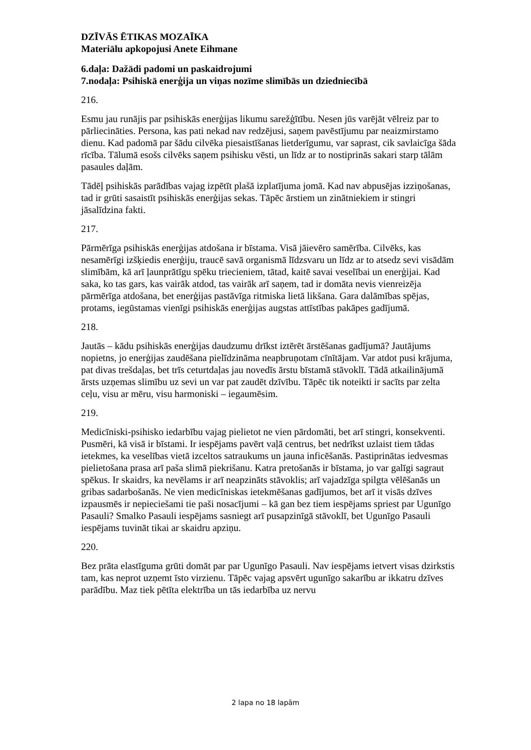DZĪVĀS ĒTIKAS MOZAĪKA
Materiālu apkopojusi Anete Eihmane
6.daļa: Dažādi padomi un paskaidrojumi
7.nodaļa: Psihiskā enerģija un viņas nozīme slimībās un dziedniecībā
216.
Esmu jau runājis par psihiskās enerģijas likumu sarežģītību. Nesen jūs varējāt vēlreiz par to pārliecināties. Persona, kas pati nekad nav redzējusi, saņem pavēstījumu par neaizmirstamo dienu. Kad padomā par šādu cilvēka piesaistīšanas lietderīgumu, var saprast, cik savlaicīga šāda rīcība. Tālumā esošs cilvēks saņem psihisku vēsti, un līdz ar to nostiprinās sakari starp tālām pasaules daļām.
Tādēļ psihiskās parādības vajag izpētīt plašā izplatījuma jomā. Kad nav abpusējas izziņošanas, tad ir grūti sasaistīt psihiskās enerģijas sekas. Tāpēc ārstiem un zinātniekiem ir stingri jāsalīdzina fakti.
217.
Pārmērīga psihiskās enerģijas atdošana ir bīstama. Visā jāievēro samērība. Cilvēks, kas nesamērīgi izšķiedis enerģiju, traucē savā organismā līdzsvaru un līdz ar to atsedz sevi visādām slimībām, kā arī ļaunprātīgu spēku triecieniem, tātad, kaitē savai veselībai un enerģijai. Kad saka, ko tas gars, kas vairāk atdod, tas vairāk arī saņem, tad ir domāta nevis vienreizēja pārmērīga atdošana, bet enerģijas pastāvīga ritmiska lietā likšana. Gara dalāmības spējas, protams, iegūstamas vienīgi psihiskās enerģijas augstas attīstības pakāpes gadījumā.
218.
Jautās – kādu psihiskās enerģijas daudzumu drīkst iztērēt ārstēšanas gadījumā? Jautājums nopietns, jo enerģijas zaudēšana pielīdzināma neapbruņotam cīnītājam. Var atdot pusi krājuma, pat divas trešdaļas, bet trīs ceturtdaļas jau novedīs ārstu bīstamā stāvoklī. Tādā atkailinājumā ārsts uzņemas slimību uz sevi un var pat zaudēt dzīvību. Tāpēc tik noteikti ir sacīts par zelta ceļu, visu ar mēru, visu harmoniski – iegaumēsim.
219.
Medicīniski-psihisko iedarbību vajag pielietot ne vien pārdomāti, bet arī stingri, konsekventi. Pusmēri, kā visā ir bīstami. Ir iespējams pavērt vaļā centrus, bet nedrīkst uzlaist tiem tādas ietekmes, ka veselības vietā izceltos satraukums un jauna inficēšanās. Pastiprinātas iedvesmas pielietošana prasa arī paša slimā piekrišanu. Katra pretošanās ir bīstama, jo var galīgi sagraut spēkus. Ir skaidrs, ka nevēlams ir arī neapzināts stāvoklis; arī vajadzīga spilgta vēlēšanās un gribas sadarbošanās. Ne vien medicīniskas ietekmēšanas gadījumos, bet arī it visās dzīves izpausmēs ir nepieciešami tie paši nosacījumi – kā gan bez tiem iespējams spriest par Ugunīgo Pasauli? Smalko Pasauli iespējams sasniegt arī pusapzinīgā stāvoklī, bet Ugunīgo Pasauli iespējams tuvināt tikai ar skaidru apziņu.
220.
Bez prāta elastīguma grūti domāt par par Ugunīgo Pasauli. Nav iespējams ietvert visas dzirkstis tam, kas neprot uzņemt īsto virzienu. Tāpēc vajag apsvērt ugunīgo sakarību ar ikkatru dzīves parādību. Maz tiek pētīta elektrība un tās iedarbība uz nervu
2 lapa no 18 lapām